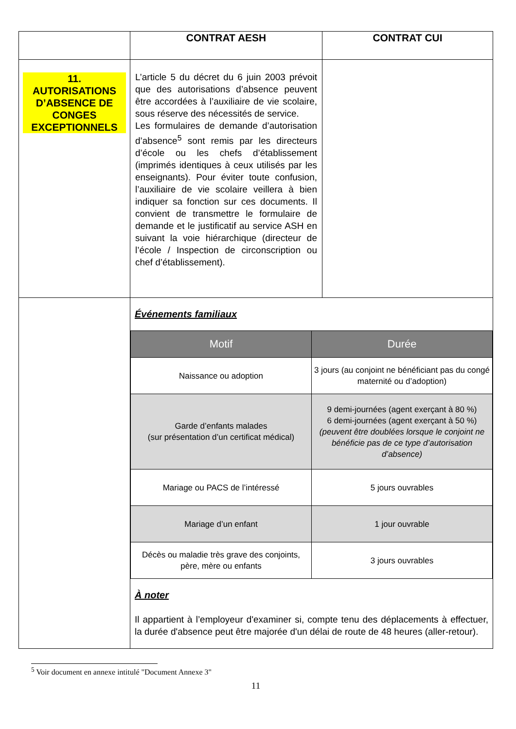| | CONTRAT AESH | CONTRAT CUI |
| --- | --- | --- |
| 11. AUTORISATIONS D’ABSENCE DE CONGES EXCEPTIONNELS | L’article 5 du décret du 6 juin 2003 prévoit que des autorisations d’absence peuvent être accordées à l’auxiliaire de vie scolaire, sous réserve des nécessités de service. Les formulaires de demande d’autorisation d’absence<sup>5</sup> sont remis par les directeurs d’école ou les chefs d’établissement (imprimés identiques à ceux utilisés par les enseignants). Pour éviter toute confusion, l’auxiliaire de vie scolaire veillera à bien indiquer sa fonction sur ces documents. Il convient de transmettre le formulaire de demande et le justificatif au service ASH en suivant la voie hiérarchique (directeur de l’école / Inspection de circonscription ou chef d’établissement). | |
| | Événements familiaux / Motif / Durée / / --- / --- / / Naissance ou adoption / 3 jours (au conjoint ne bénéficiant pas du congé maternité ou d’adoption) / / Garde d’enfants malades (sur présentation d’un certificat médical) / 9 demi-journées (agent exerçant à 80 %) 6 demi-journées (agent exerçant à 50 %) (peuvent être doublées lorsque le conjoint ne bénéficie pas de ce type d’autorisation d’absence) / / Mariage ou PACS de l’intéressé / 5 jours ouvrables / / Mariage d’un enfant / 1 jour ouvrable / / Décès ou maladie très grave des conjoints, père, mère ou enfants / 3 jours ouvrables / À noter Il appartient à l’employeur d'examiner si, compte tenu des déplacements à effectuer, la durée d'absence peut être majorée d'un délai de route de 48 heures (aller-retour). | |
<sup>5</sup> Voir document en annexe intitulé "Document Annexe 3"
11